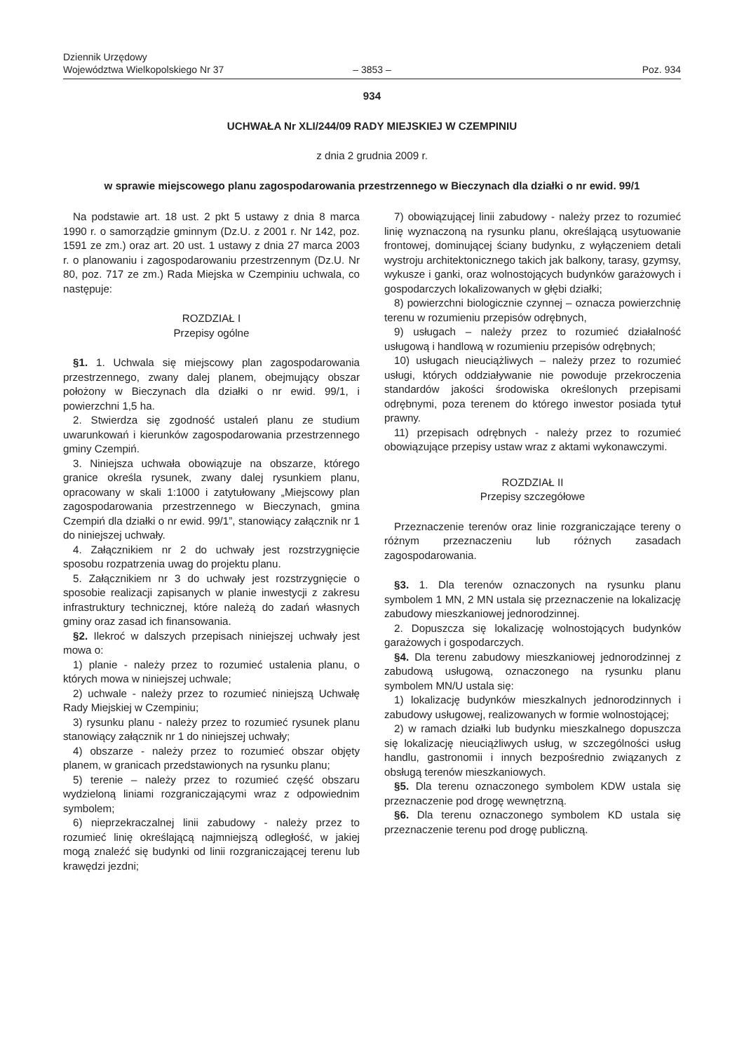Dziennik Urzędowy
Województwa Wielkopolskiego Nr 37
– 3853 –
Poz. 934
934
UCHWAŁA Nr XLI/244/09 RADY MIEJSKIEJ W CZEMPINIU
z dnia 2 grudnia 2009 r.
w sprawie miejscowego planu zagospodarowania przestrzennego w Bieczynach dla działki o nr ewid. 99/1
Na podstawie art. 18 ust. 2 pkt 5 ustawy z dnia 8 marca 1990 r. o samorządzie gminnym (Dz.U. z 2001 r. Nr 142, poz. 1591 ze zm.) oraz art. 20 ust. 1 ustawy z dnia 27 marca 2003 r. o planowaniu i zagospodarowaniu przestrzennym (Dz.U. Nr 80, poz. 717 ze zm.) Rada Miejska w Czempiniu uchwala, co następuje:
ROZDZIAŁ I
Przepisy ogólne
§1. 1. Uchwala się miejscowy plan zagospodarowania przestrzennego, zwany dalej planem, obejmujący obszar położony w Bieczynach dla działki o nr ewid. 99/1, i powierzchni 1,5 ha.
2. Stwierdza się zgodność ustaleń planu ze studium uwarunkowań i kierunków zagospodarowania przestrzennego gminy Czempiń.
3. Niniejsza uchwała obowiązuje na obszarze, którego granice określa rysunek, zwany dalej rysunkiem planu, opracowany w skali 1:1000 i zatytułowany „Miejscowy plan zagospodarowania przestrzennego w Bieczynach, gmina Czempiń dla działki o nr ewid. 99/1”, stanowiący załącznik nr 1 do niniejszej uchwały.
4. Załącznikiem nr 2 do uchwały jest rozstrzygnięcie sposobu rozpatrzenia uwag do projektu planu.
5. Załącznikiem nr 3 do uchwały jest rozstrzygnięcie o sposobie realizacji zapisanych w planie inwestycji z zakresu infrastruktury technicznej, które należą do zadań własnych gminy oraz zasad ich finansowania.
§2. Ilekroć w dalszych przepisach niniejszej uchwały jest mowa o:
1) planie - należy przez to rozumieć ustalenia planu, o których mowa w niniejszej uchwale;
2) uchwale - należy przez to rozumieć niniejszą Uchwałę Rady Miejskiej w Czempiniu;
3) rysunku planu - należy przez to rozumieć rysunek planu stanowiący załącznik nr 1 do niniejszej uchwały;
4) obszarze - należy przez to rozumieć obszar objęty planem, w granicach przedstawionych na rysunku planu;
5) terenie – należy przez to rozumieć część obszaru wydzieloną liniami rozgraniczającymi wraz z odpowiednim symbolem;
6) nieprzekraczalnej linii zabudowy - należy przez to rozumieć linię określającą najmniejszą odległość, w jakiej mogą znaleźć się budynki od linii rozgraniczającej terenu lub krawędzi jezdni;
7) obowiązującej linii zabudowy - należy przez to rozumieć linię wyznaczoną na rysunku planu, określającą usytuowanie frontowej, dominującej ściany budynku, z wyłączeniem detali wystroju architektonicznego takich jak balkony, tarasy, gzymsy, wykusze i ganki, oraz wolnostojących budynków garażowych i gospodarczych lokalizowanych w głębi działki;
8) powierzchni biologicznie czynnej – oznacza powierzchnię terenu w rozumieniu przepisów odrębnych,
9) usługach – należy przez to rozumieć działalność usługową i handlową w rozumieniu przepisów odrębnych;
10) usługach nieuciążliwych – należy przez to rozumieć usługi, których oddziaływanie nie powoduje przekroczenia standardów jakości środowiska określonych przepisami odrębnymi, poza terenem do którego inwestor posiada tytuł prawny.
11) przepisach odrębnych - należy przez to rozumieć obowiązujące przepisy ustaw wraz z aktami wykonawczymi.
ROZDZIAŁ II
Przepisy szczegółowe
Przeznaczenie terenów oraz linie rozgraniczające tereny o różnym przeznaczeniu lub różnych zasadach zagospodarowania.
§3. 1. Dla terenów oznaczonych na rysunku planu symbolem 1 MN, 2 MN ustala się przeznaczenie na lokalizację zabudowy mieszkaniowej jednorodzinnej.
2. Dopuszcza się lokalizację wolnostojących budynków garażowych i gospodarczych.
§4. Dla terenu zabudowy mieszkaniowej jednorodzinnej z zabudową usługową, oznaczonego na rysunku planu symbolem MN/U ustala się:
1) lokalizację budynków mieszkalnych jednorodzinnych i zabudowy usługowej, realizowanych w formie wolnostojącej;
2) w ramach działki lub budynku mieszkalnego dopuszcza się lokalizację nieuciążliwych usług, w szczególności usług handlu, gastronomii i innych bezpośrednio związanych z obsługą terenów mieszkaniowych.
§5. Dla terenu oznaczonego symbolem KDW ustala się przeznaczenie pod drogę wewnętrzną.
§6. Dla terenu oznaczonego symbolem KD ustala się przeznaczenie terenu pod drogę publiczną.